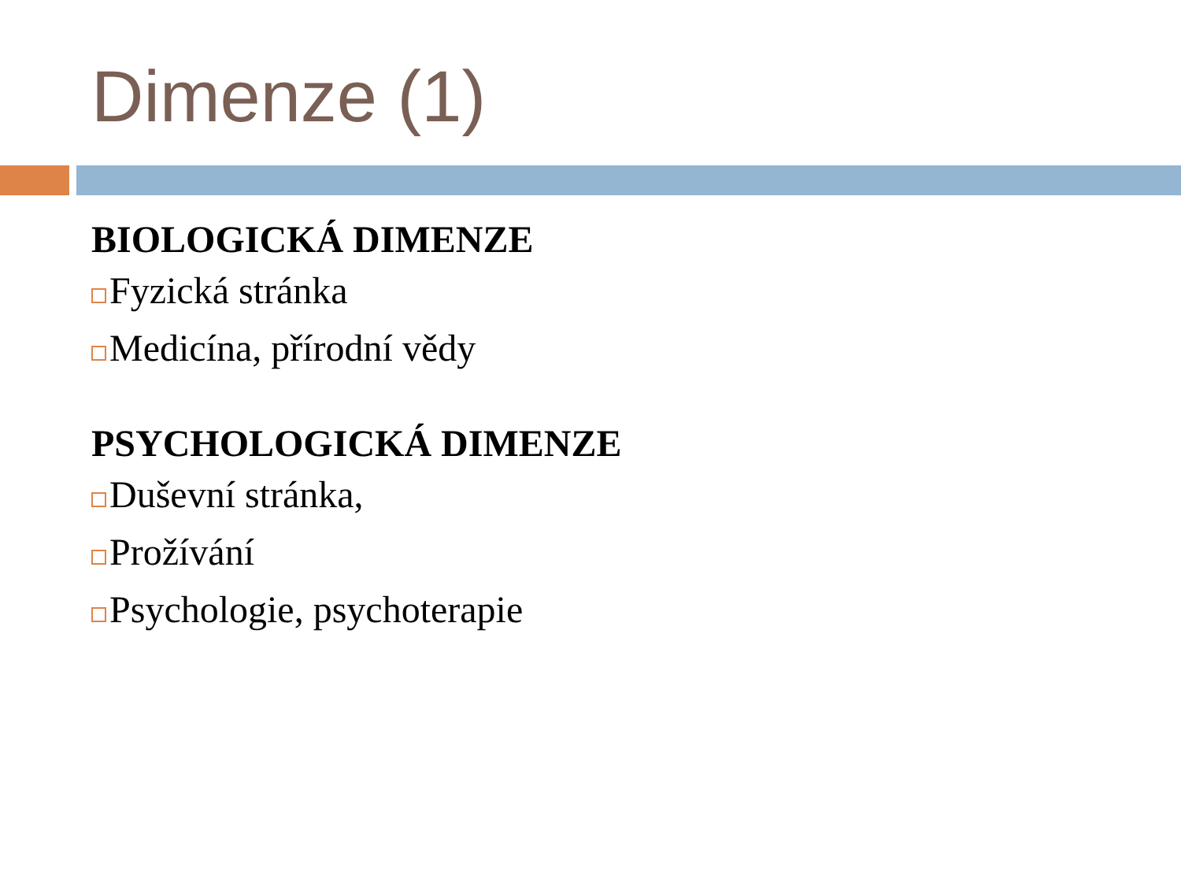Dimenze (1)
BIOLOGICKÁ DIMENZE
Fyzická stránka
Medicína, přírodní vědy
PSYCHOLOGICKÁ DIMENZE
Duševní stránka,
Prožívání
Psychologie, psychoterapie